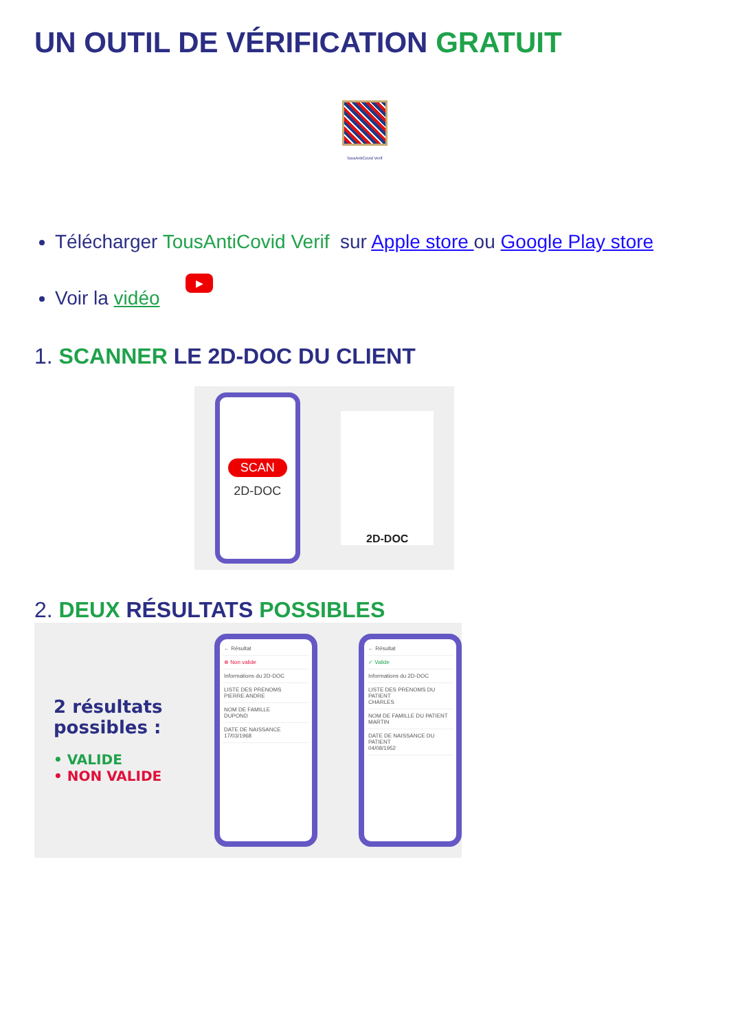UN OUTIL DE VÉRIFICATION GRATUIT
TousAntiCovid Verif
Télécharger TousAntiCovid Verif sur Apple store ou Google Play store
Voir la vidéo ▶
1. SCANNER LE 2D-DOC DU CLIENT
SCAN
2D-DOC
2D-DOC
2. DEUX RÉSULTATS POSSIBLES
2 résultats possibles :
• VALIDE
• NON VALIDE
← Résultat
⊗ Non valide
Informations du 2D-DOC
LISTE DES PRENOMS
PIERRE ANDRE
NOM DE FAMILLE
DUPOND
DATE DE NAISSANCE
17/03/1968
← Résultat
✓ Valide
Informations du 2D-DOC
LISTE DES PRENOMS DU PATIENT
CHARLES
NOM DE FAMILLE DU PATIENT
MARTIN
DATE DE NAISSANCE DU PATIENT
04/08/1952